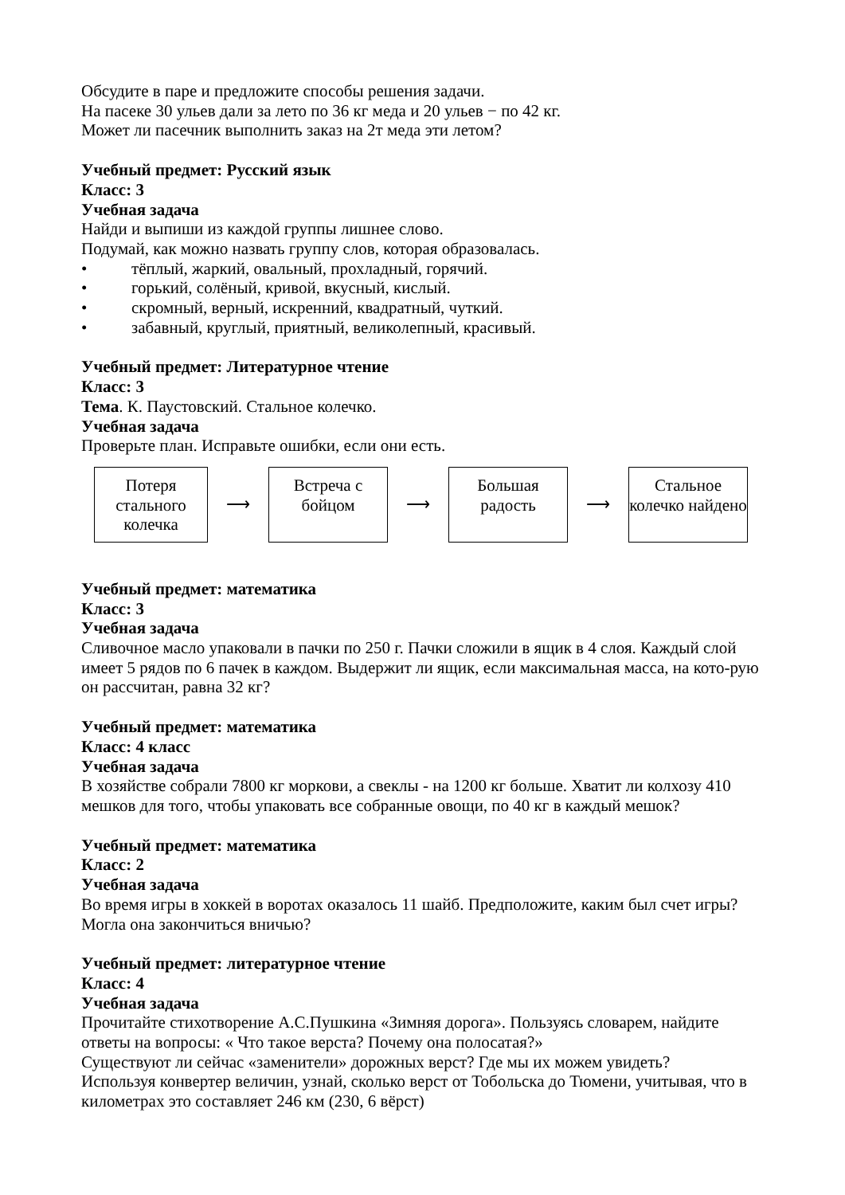Обсудите в паре и предложите способы решения задачи.
На пасеке 30 ульев дали за лето по 36 кг меда и 20 ульев − по 42 кг.
Может ли пасечник выполнить заказ на 2т меда эти летом?
Учебный предмет: Русский язык
Класс: 3
Учебная задача
Найди и выпиши из каждой группы лишнее слово.
Подумай, как можно назвать группу слов, которая образовалась.
• тёплый, жаркий, овальный, прохладный, горячий.
• горький, солёный, кривой, вкусный, кислый.
• скромный, верный, искренний, квадратный, чуткий.
• забавный, круглый, приятный, великолепный, красивый.
Учебный предмет: Литературное чтение
Класс: 3
Тема. К. Паустовский. Стальное колечко.
Учебная задача
Проверьте план. Исправьте ошибки, если они есть.
Потеря стального колечка
⟶
Встреча с бойцом
⟶
Большая радость
⟶
Стальное колечко найдено
Учебный предмет: математика
Класс: 3
Учебная задача
Сливочное масло упаковали в пачки по 250 г. Пачки сложили в ящик в 4 слоя. Каждый слой имеет 5 рядов по 6 пачек в каждом. Выдержит ли ящик, если максимальная масса, на кото-рую он рассчитан, равна 32 кг?
Учебный предмет: математика
Класс: 4 класс
Учебная задача
В хозяйстве собрали 7800 кг моркови, а свеклы - на 1200 кг больше. Хватит ли колхозу 410 мешков для того, чтобы упаковать все собранные овощи, по 40 кг в каждый мешок?
Учебный предмет: математика
Класс: 2
Учебная задача
Во время игры в хоккей в воротах оказалось 11 шайб. Предположите, каким был счет игры? Могла она закончиться вничью?
Учебный предмет: литературное чтение
Класс: 4
Учебная задача
Прочитайте стихотворение А.С.Пушкина «Зимняя дорога». Пользуясь словарем, найдите ответы на вопросы: « Что такое верста? Почему она полосатая?»
Существуют ли сейчас «заменители» дорожных верст? Где мы их можем увидеть?
Используя конвертер величин, узнай, сколько верст от Тобольска до Тюмени, учитывая, что в километрах это составляет 246 км (230, 6 вёрст)